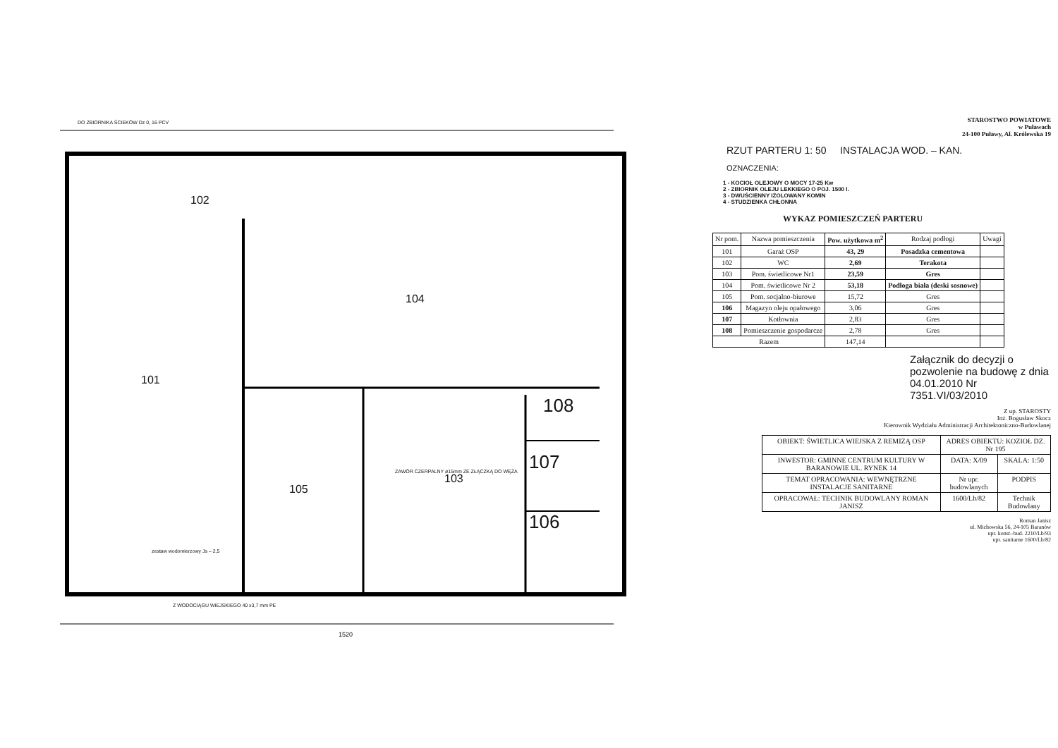101
102
104
105
103
108
107
106
DO ZBIORNIKA ŚCIEKÓW Dz 0, 16 PCV
ZAWÓR CZERPALNY ø15mm ZE ZŁĄCZKĄ DO WĘŻA
zestaw wodomierzowy Js – 2,5
Z WODOCIĄGU WIEJSKIEGO 40 x3,7 mm PE
1520
STAROSTWO POWIATOWE
w Puławach
24-100 Puławy, Al. Królewska 19
RZUT PARTERU 1: 50 INSTALACJA WOD. – KAN.
OZNACZENIA:
1 - KOCIOŁ OLEJOWY O MOCY 17-25 Kw
2 - ZBIORNIK OLEJU LEKKIEGO O POJ. 1500 l.
3 - DWUŚCIENNY IZOLOWANY KOMIN
4 - STUDZIENKA CHŁONNA
WYKAZ POMIESZCZEŃ PARTERU
| Nr pom. | Nazwa pomieszczenia | Pow. użytkowa m<sup>2</sup> | Rodzaj podłogi | Uwagi |
| --- | --- | --- | --- | --- |
| 101 | Garaż OSP | 43, 29 | Posadzka cementowa | |
| 102 | WC | 2,69 | Terakota | |
| 103 | Pom. świetlicowe Nr1 | 23,59 | Gres | |
| 104 | Pom. świetlicowe Nr 2 | 53,18 | Podłoga biała (deski sosnowe) | |
| 105 | Pom. socjalno-biurowe | 15,72 | Gres | |
| 106 | Magazyn oleju opałowego | 3,06 | Gres | |
| 107 | Kotłownia | 2,83 | Gres | |
| 108 | Pomieszczenie gospodarcze | 2,78 | Gres | |
| Razem | | 147,14 | | |
Załącznik do decyzji o pozwolenie na budowę z dnia 04.01.2010 Nr 7351.VI/03/2010
Z up. STAROSTY
Inż. Bogusław Skocz
Kierownik Wydziału Administracji Architektoniczno-Budowlanej
| OBIEKT: ŚWIETLICA WIEJSKA Z REMIZĄ OSP | ADRES OBIEKTU: KOZIOŁ DZ. Nr 195 | |
| INWESTOR: GMINNE CENTRUM KULTURY W BARANOWIE UL. RYNEK 14 | DATA: X/09 | SKALA: 1:50 |
| TEMAT OPRACOWANIA: WEWNĘTRZNE INSTALACJE SANITARNE | Nr upr. budowlanych | PODPIS |
| OPRACOWAŁ: TECHNIK BUDOWLANY ROMAN JANISZ | 1600/Lb/82 | Technik Budowlany |
Roman Janisz
ul. Michowska 56, 24-105 Baranów
upr. konst.-bud. 2210/Lb/93
upr. sanitarne 1600/Lb/82